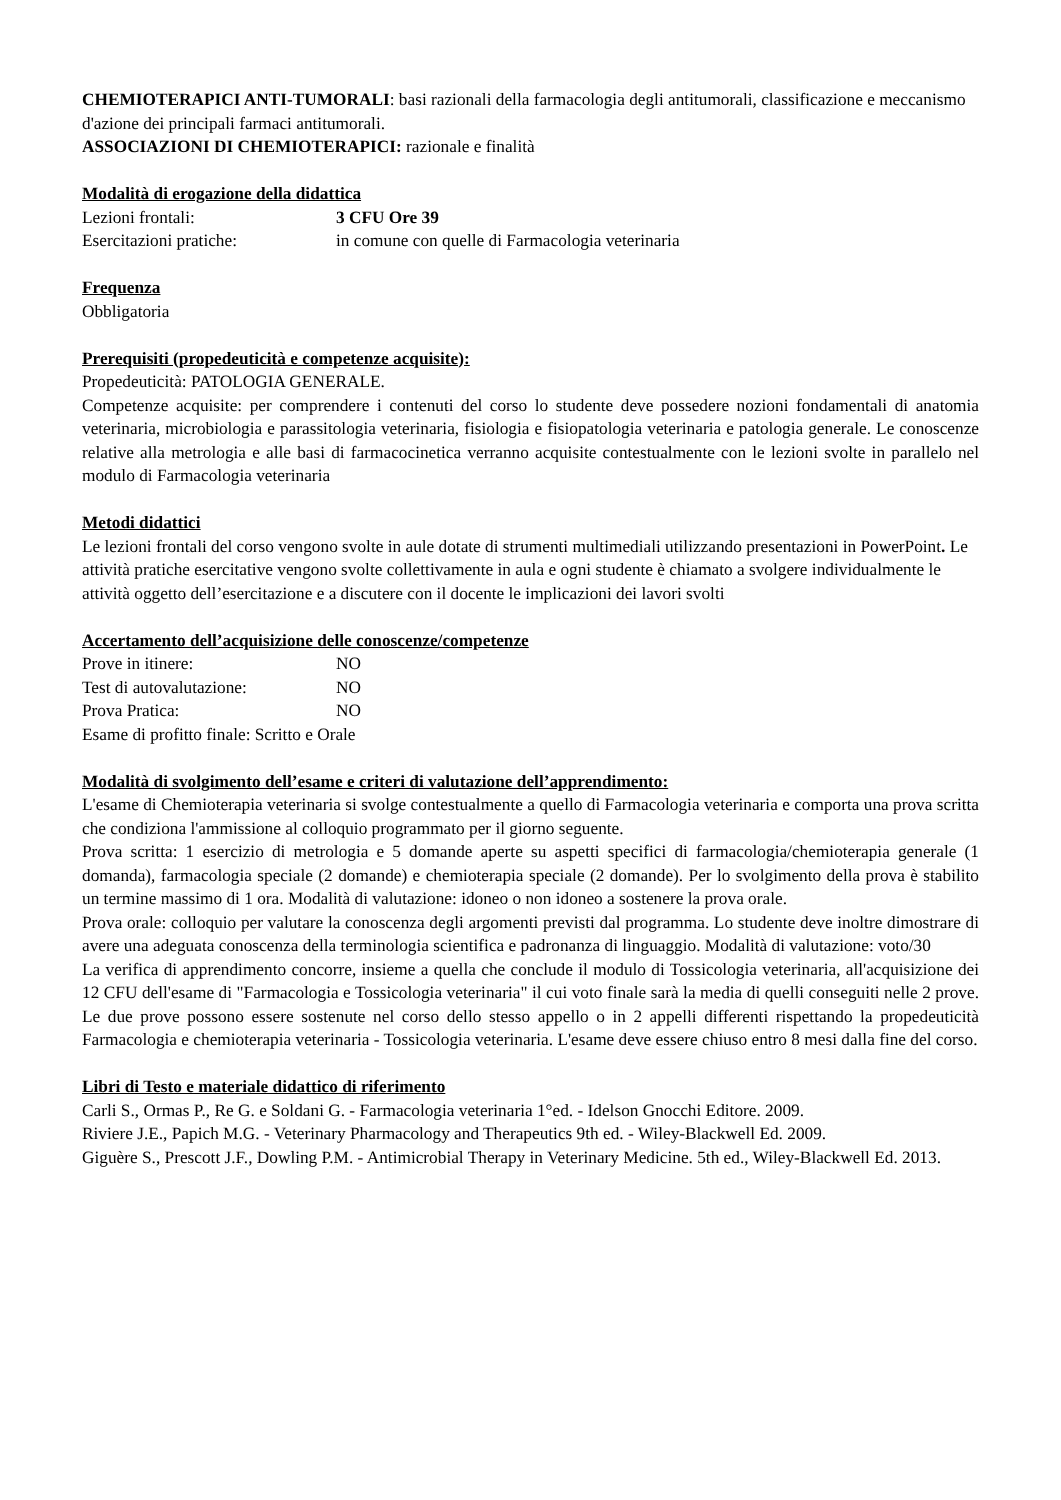CHEMIOTERAPICI ANTI-TUMORALI: basi razionali della farmacologia degli antitumorali, classificazione e meccanismo d'azione dei principali farmaci antitumorali.
ASSOCIAZIONI DI CHEMIOTERAPICI: razionale e finalità
Modalità di erogazione della didattica
Lezioni frontali: 3 CFU Ore 39
Esercitazioni pratiche: in comune con quelle di Farmacologia veterinaria
Frequenza
Obbligatoria
Prerequisiti (propedeuticità e competenze acquisite):
Propedeuticità: PATOLOGIA GENERALE.
Competenze acquisite: per comprendere i contenuti del corso lo studente deve possedere nozioni fondamentali di anatomia veterinaria, microbiologia e parassitologia veterinaria, fisiologia e fisiopatologia veterinaria e patologia generale. Le conoscenze relative alla metrologia e alle basi di farmacocinetica verranno acquisite contestualmente con le lezioni svolte in parallelo nel modulo di Farmacologia veterinaria
Metodi didattici
Le lezioni frontali del corso vengono svolte in aule dotate di strumenti multimediali utilizzando presentazioni in PowerPoint. Le attività pratiche esercitative vengono svolte collettivamente in aula e ogni studente è chiamato a svolgere individualmente le attività oggetto dell’esercitazione e a discutere con il docente le implicazioni dei lavori svolti
Accertamento dell’acquisizione delle conoscenze/competenze
Prove in itinere: NO
Test di autovalutazione: NO
Prova Pratica: NO
Esame di profitto finale: Scritto e Orale
Modalità di svolgimento dell’esame e criteri di valutazione dell’apprendimento:
L'esame di Chemioterapia veterinaria si svolge contestualmente a quello di Farmacologia veterinaria e comporta una prova scritta che condiziona l'ammissione al colloquio programmato per il giorno seguente.
Prova scritta: 1 esercizio di metrologia e 5 domande aperte su aspetti specifici di farmacologia/chemioterapia generale (1 domanda), farmacologia speciale (2 domande) e chemioterapia speciale (2 domande). Per lo svolgimento della prova è stabilito un termine massimo di 1 ora. Modalità di valutazione: idoneo o non idoneo a sostenere la prova orale.
Prova orale: colloquio per valutare la conoscenza degli argomenti previsti dal programma. Lo studente deve inoltre dimostrare di avere una adeguata conoscenza della terminologia scientifica e padronanza di linguaggio. Modalità di valutazione: voto/30
La verifica di apprendimento concorre, insieme a quella che conclude il modulo di Tossicologia veterinaria, all'acquisizione dei 12 CFU dell'esame di "Farmacologia e Tossicologia veterinaria" il cui voto finale sarà la media di quelli conseguiti nelle 2 prove. Le due prove possono essere sostenute nel corso dello stesso appello o in 2 appelli differenti rispettando la propedeuticità Farmacologia e chemioterapia veterinaria - Tossicologia veterinaria. L'esame deve essere chiuso entro 8 mesi dalla fine del corso.
Libri di Testo e materiale didattico di riferimento
Carli S., Ormas P., Re G. e Soldani G. - Farmacologia veterinaria 1°ed. - Idelson Gnocchi Editore. 2009.
Riviere J.E., Papich M.G. - Veterinary Pharmacology and Therapeutics 9th ed. - Wiley-Blackwell Ed. 2009.
Giguère S., Prescott J.F., Dowling P.M. - Antimicrobial Therapy in Veterinary Medicine. 5th ed., Wiley-Blackwell Ed. 2013.